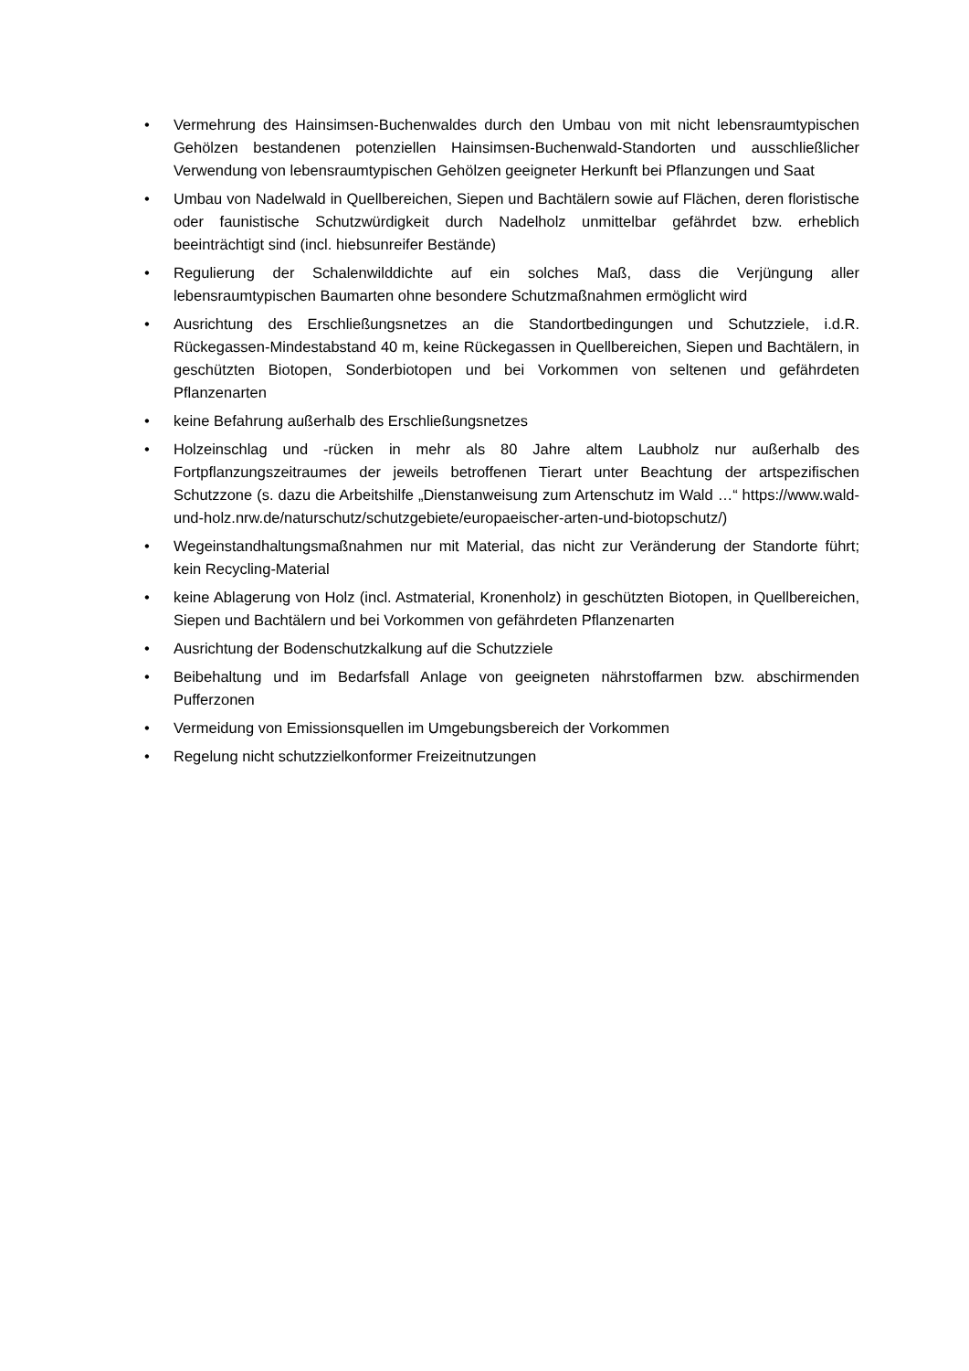• Vermehrung des Hainsimsen-Buchenwaldes durch den Umbau von mit nicht lebensraumtypischen Gehölzen bestandenen potenziellen Hainsimsen-Buchenwald-Standorten und ausschließlicher Verwendung von lebensraumtypischen Gehölzen geeigneter Herkunft bei Pflanzungen und Saat
• Umbau von Nadelwald in Quellbereichen, Siepen und Bachtälern sowie auf Flächen, deren floristische oder faunistische Schutzwürdigkeit durch Nadelholz unmittelbar gefährdet bzw. erheblich beeinträchtigt sind (incl. hiebsunreifer Bestände)
• Regulierung der Schalenwilddichte auf ein solches Maß, dass die Verjüngung aller lebensraumtypischen Baumarten ohne besondere Schutzmaßnahmen ermöglicht wird
• Ausrichtung des Erschließungsnetzes an die Standortbedingungen und Schutzziele, i.d.R. Rückegassen-Mindestabstand 40 m, keine Rückegassen in Quellbereichen, Siepen und Bachtälern, in geschützten Biotopen, Sonderbiotopen und bei Vorkommen von seltenen und gefährdeten Pflanzenarten
• keine Befahrung außerhalb des Erschließungsnetzes
• Holzeinschlag und -rücken in mehr als 80 Jahre altem Laubholz nur außerhalb des Fortpflanzungszeitraumes der jeweils betroffenen Tierart unter Beachtung der artspezifischen Schutzzone (s. dazu die Arbeitshilfe „Dienstanweisung zum Artenschutz im Wald …“ https://www.wald-und-holz.nrw.de/naturschutz/schutzgebiete/europaeischer-arten-und-biotopschutz/)
• Wegeinstandhaltungsmaßnahmen nur mit Material, das nicht zur Veränderung der Standorte führt; kein Recycling-Material
• keine Ablagerung von Holz (incl. Astmaterial, Kronenholz) in geschützten Biotopen, in Quellbereichen, Siepen und Bachtälern und bei Vorkommen von gefährdeten Pflanzenarten
• Ausrichtung der Bodenschutzkalkung auf die Schutzziele
• Beibehaltung und im Bedarfsfall Anlage von geeigneten nährstoffarmen bzw. abschirmenden Pufferzonen
• Vermeidung von Emissionsquellen im Umgebungsbereich der Vorkommen
• Regelung nicht schutzzielkonformer Freizeitnutzungen